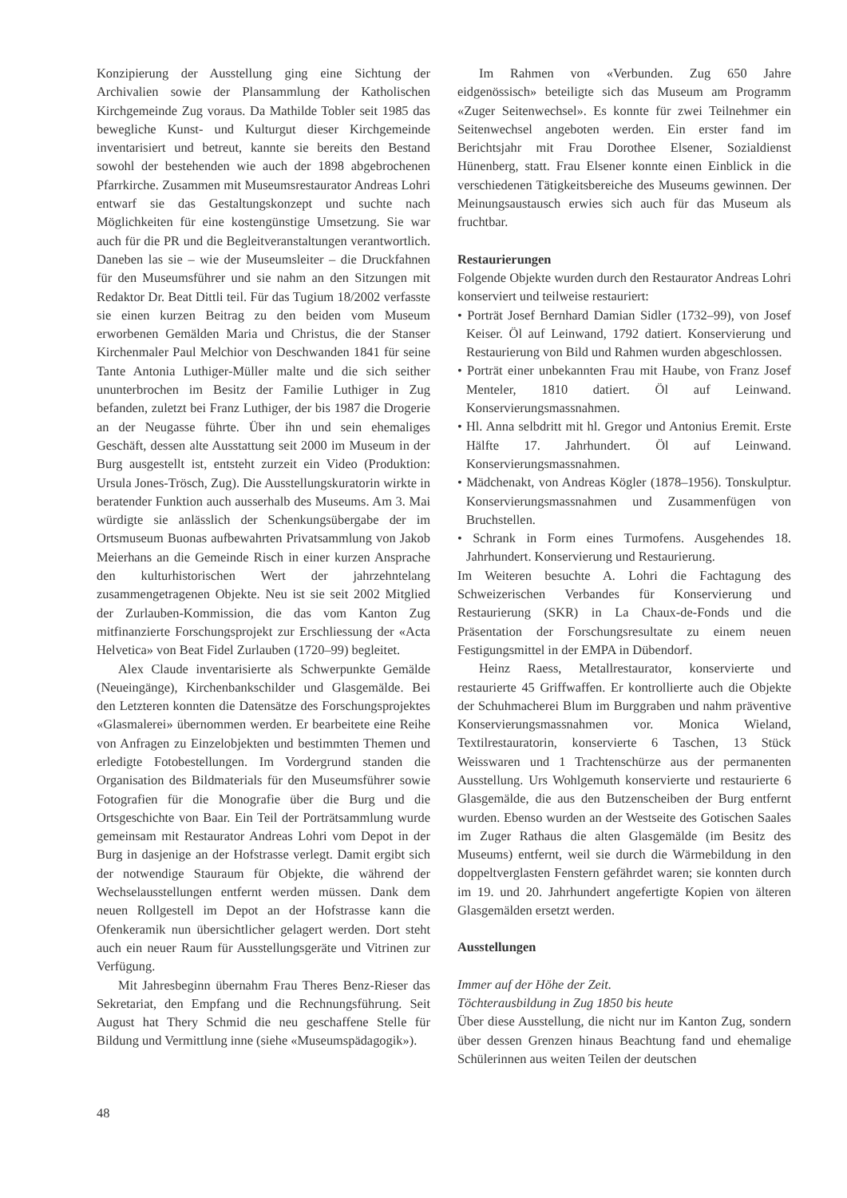Konzipierung der Ausstellung ging eine Sichtung der Archivalien sowie der Plansammlung der Katholischen Kirchgemeinde Zug voraus. Da Mathilde Tobler seit 1985 das bewegliche Kunst- und Kulturgut dieser Kirchgemeinde inventarisiert und betreut, kannte sie bereits den Bestand sowohl der bestehenden wie auch der 1898 abgebrochenen Pfarrkirche. Zusammen mit Museumsrestaurator Andreas Lohri entwarf sie das Gestaltungskonzept und suchte nach Möglichkeiten für eine kostengünstige Umsetzung. Sie war auch für die PR und die Begleitveranstaltungen verantwortlich. Daneben las sie – wie der Museumsleiter – die Druckfahnen für den Museumsführer und sie nahm an den Sitzungen mit Redaktor Dr. Beat Dittli teil. Für das Tugium 18/2002 verfasste sie einen kurzen Beitrag zu den beiden vom Museum erworbenen Gemälden Maria und Christus, die der Stanser Kirchenmaler Paul Melchior von Deschwanden 1841 für seine Tante Antonia Luthiger-Müller malte und die sich seither ununterbrochen im Besitz der Familie Luthiger in Zug befanden, zuletzt bei Franz Luthiger, der bis 1987 die Drogerie an der Neugasse führte. Über ihn und sein ehemaliges Geschäft, dessen alte Ausstattung seit 2000 im Museum in der Burg ausgestellt ist, entsteht zurzeit ein Video (Produktion: Ursula Jones-Trösch, Zug). Die Ausstellungskuratorin wirkte in beratender Funktion auch ausserhalb des Museums. Am 3. Mai würdigte sie anlässlich der Schenkungsübergabe der im Ortsmuseum Buonas aufbewahrten Privatsammlung von Jakob Meierhans an die Gemeinde Risch in einer kurzen Ansprache den kulturhistorischen Wert der jahrzehntelang zusammengetragenen Objekte. Neu ist sie seit 2002 Mitglied der Zurlauben-Kommission, die das vom Kanton Zug mitfinanzierte Forschungsprojekt zur Erschliessung der «Acta Helvetica» von Beat Fidel Zurlauben (1720–99) begleitet.
Alex Claude inventarisierte als Schwerpunkte Gemälde (Neueingänge), Kirchenbankschilder und Glasgemälde. Bei den Letzteren konnten die Datensätze des Forschungsprojektes «Glasmalerei» übernommen werden. Er bearbeitete eine Reihe von Anfragen zu Einzelobjekten und bestimmten Themen und erledigte Fotobestellungen. Im Vordergrund standen die Organisation des Bildmaterials für den Museumsführer sowie Fotografien für die Monografie über die Burg und die Ortsgeschichte von Baar. Ein Teil der Porträtsammlung wurde gemeinsam mit Restaurator Andreas Lohri vom Depot in der Burg in dasjenige an der Hofstrasse verlegt. Damit ergibt sich der notwendige Stauraum für Objekte, die während der Wechselausstellungen entfernt werden müssen. Dank dem neuen Rollgestell im Depot an der Hofstrasse kann die Ofenkeramik nun übersichtlicher gelagert werden. Dort steht auch ein neuer Raum für Ausstellungsgeräte und Vitrinen zur Verfügung.
Mit Jahresbeginn übernahm Frau Theres Benz-Rieser das Sekretariat, den Empfang und die Rechnungsführung. Seit August hat Thery Schmid die neu geschaffene Stelle für Bildung und Vermittlung inne (siehe «Museumspädagogik»).
Im Rahmen von «Verbunden. Zug 650 Jahre eidgenössisch» beteiligte sich das Museum am Programm «Zuger Seitenwechsel». Es konnte für zwei Teilnehmer ein Seitenwechsel angeboten werden. Ein erster fand im Berichtsjahr mit Frau Dorothee Elsener, Sozialdienst Hünenberg, statt. Frau Elsener konnte einen Einblick in die verschiedenen Tätigkeitsbereiche des Museums gewinnen. Der Meinungsaustausch erwies sich auch für das Museum als fruchtbar.
Restaurierungen
Folgende Objekte wurden durch den Restaurator Andreas Lohri konserviert und teilweise restauriert:
• Porträt Josef Bernhard Damian Sidler (1732–99), von Josef Keiser. Öl auf Leinwand, 1792 datiert. Konservierung und Restaurierung von Bild und Rahmen wurden abgeschlossen.
• Porträt einer unbekannten Frau mit Haube, von Franz Josef Menteler, 1810 datiert. Öl auf Leinwand. Konservierungsmassnahmen.
• Hl. Anna selbdritt mit hl. Gregor und Antonius Eremit. Erste Hälfte 17. Jahrhundert. Öl auf Leinwand. Konservierungsmassnahmen.
• Mädchenakt, von Andreas Kögler (1878–1956). Tonskulptur. Konservierungsmassnahmen und Zusammenfügen von Bruchstellen.
• Schrank in Form eines Turmofens. Ausgehendes 18. Jahrhundert. Konservierung und Restaurierung.
Im Weiteren besuchte A. Lohri die Fachtagung des Schweizerischen Verbandes für Konservierung und Restaurierung (SKR) in La Chaux-de-Fonds und die Präsentation der Forschungsresultate zu einem neuen Festigungsmittel in der EMPA in Dübendorf.
Heinz Raess, Metallrestaurator, konservierte und restaurierte 45 Griffwaffen. Er kontrollierte auch die Objekte der Schuhmacherei Blum im Burggraben und nahm präventive Konservierungsmassnahmen vor. Monica Wieland, Textilrestauratorin, konservierte 6 Taschen, 13 Stück Weisswaren und 1 Trachtenschürze aus der permanenten Ausstellung. Urs Wohlgemuth konservierte und restaurierte 6 Glasgemälde, die aus den Butzenscheiben der Burg entfernt wurden. Ebenso wurden an der Westseite des Gotischen Saales im Zuger Rathaus die alten Glasgemälde (im Besitz des Museums) entfernt, weil sie durch die Wärmebildung in den doppeltverglasten Fenstern gefährdet waren; sie konnten durch im 19. und 20. Jahrhundert angefertigte Kopien von älteren Glasgemälden ersetzt werden.
Ausstellungen
Immer auf der Höhe der Zeit.
Töchterausbildung in Zug 1850 bis heute
Über diese Ausstellung, die nicht nur im Kanton Zug, sondern über dessen Grenzen hinaus Beachtung fand und ehemalige Schülerinnen aus weiten Teilen der deutschen
48